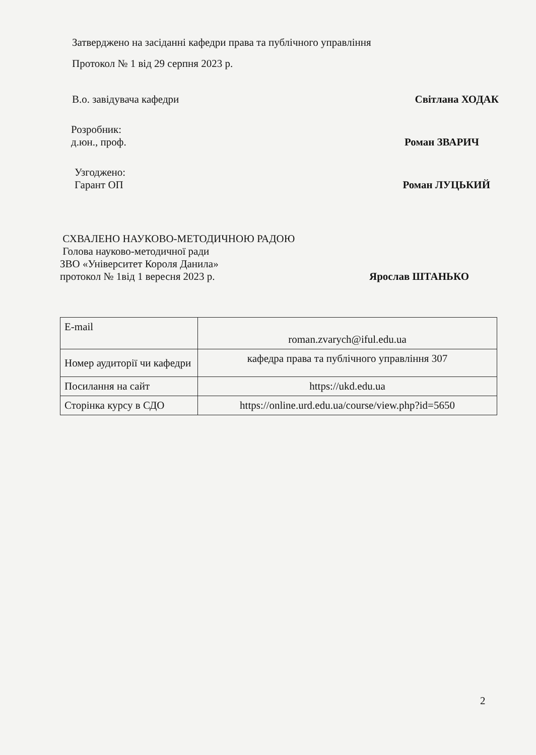Затверджено на засіданні кафедри права та публічного управління
Протокол № 1 від 29 серпня 2023 р.
В.о. завідувача кафедри Світлана ХОДАК
Розробник:
д.юн., проф. Роман ЗВАРИЧ
Узгоджено:
Гарант ОП Роман ЛУЦЬКИЙ
СХВАЛЕНО НАУКОВО-МЕТОДИЧНОЮ РАДОЮ
Голова науково-методичної ради
ЗВО «Університет Короля Данила»
протокол № 1від 1 вересня 2023 р. Ярослав ШТАНЬКО
| E-mail | roman.zvarych@iful.edu.ua |
| Номер аудиторії чи кафедри | кафедра права та публічного управління 307 |
| Посилання на сайт | https://ukd.edu.ua |
| Сторінка курсу в СДО | https://online.urd.edu.ua/course/view.php?id=5650 |
2